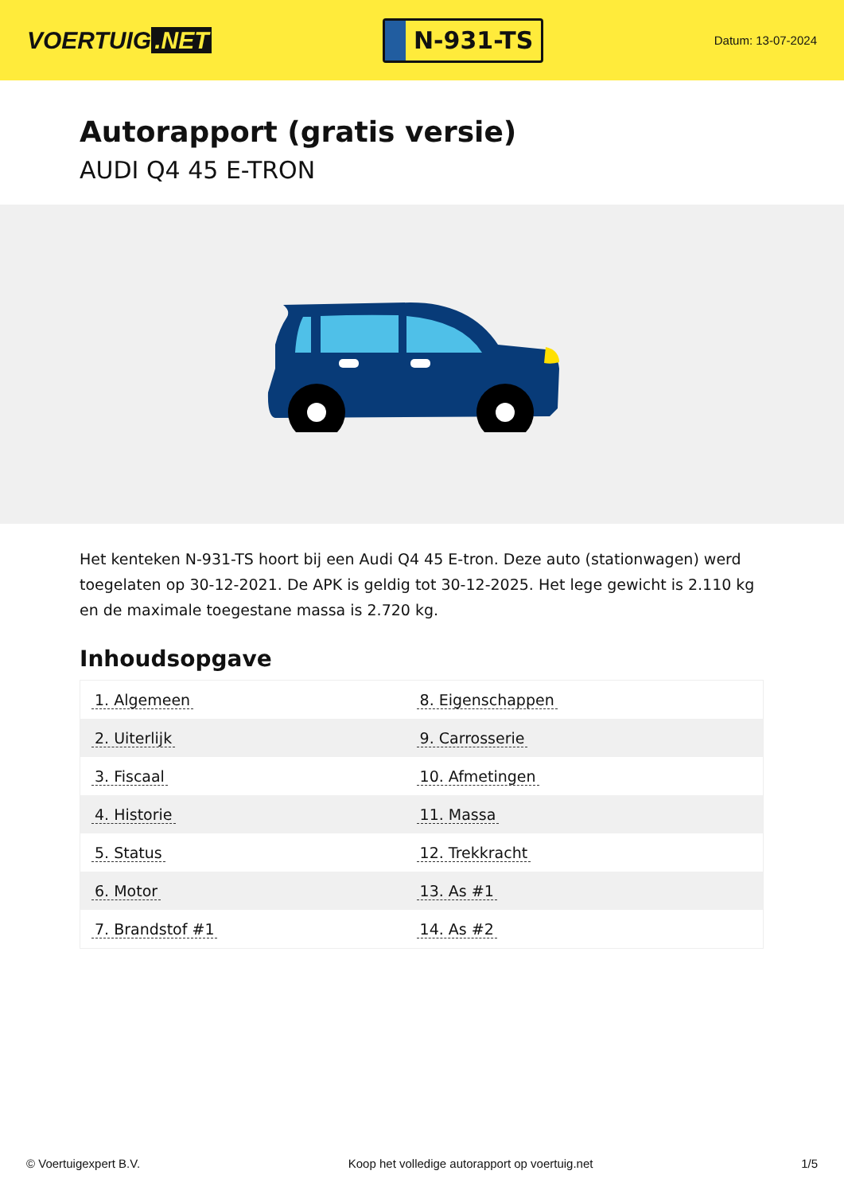VOERTUIG.NET
N-931-TS
Datum: 13-07-2024
Autorapport (gratis versie)
AUDI Q4 45 E-TRON
Het kenteken N-931-TS hoort bij een Audi Q4 45 E-tron. Deze auto (stationwagen) werd toegelaten op 30-12-2021. De APK is geldig tot 30-12-2025. Het lege gewicht is 2.110 kg en de maximale toegestane massa is 2.720 kg.
Inhoudsopgave
| 1. Algemeen | 8. Eigenschappen |
| 2. Uiterlijk | 9. Carrosserie |
| 3. Fiscaal | 10. Afmetingen |
| 4. Historie | 11. Massa |
| 5. Status | 12. Trekkracht |
| 6. Motor | 13. As #1 |
| 7. Brandstof #1 | 14. As #2 |
© Voertuigexpert B.V. Koop het volledige autorapport op voertuig.net 1/5